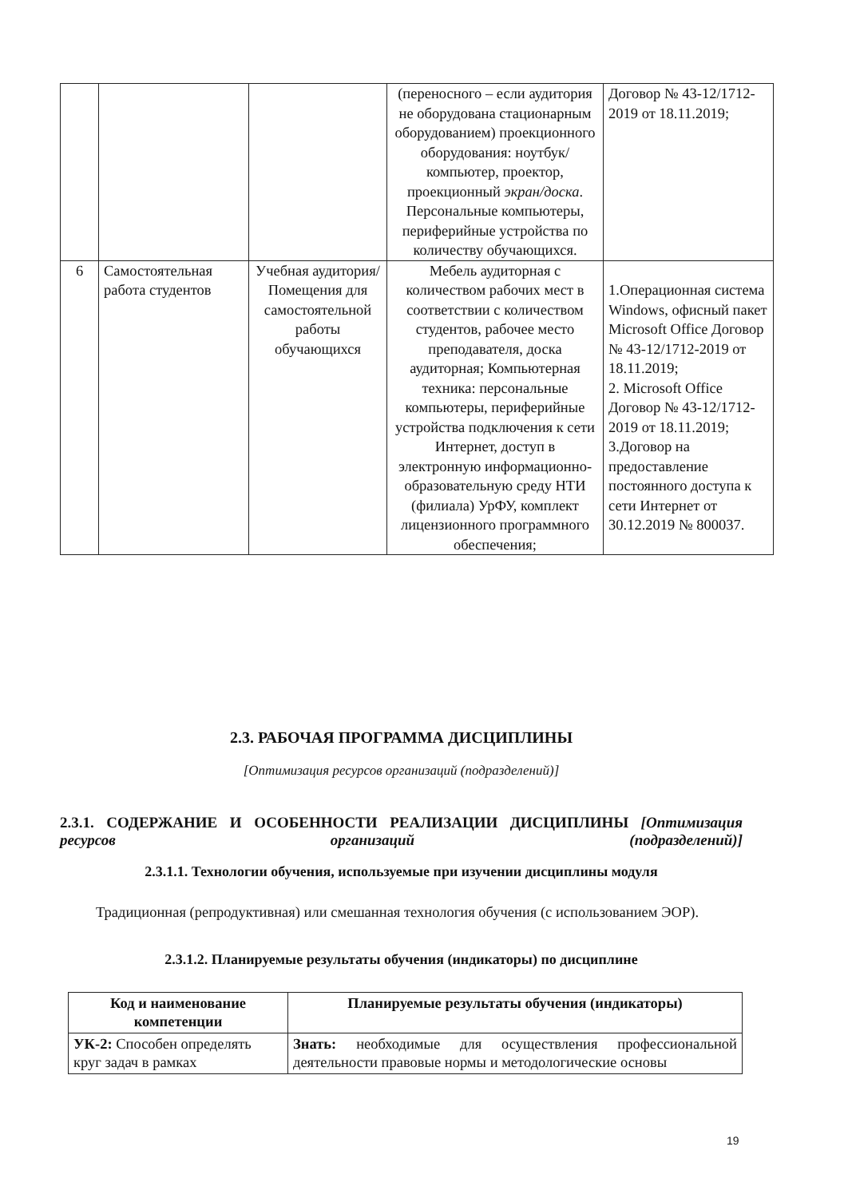| | | | (переносного – если аудитория не оборудована стационарным оборудованием) проекционного оборудования: ноутбук/компьютер, проектор, проекционный экран/доска . Персональные компьютеры, периферийные устройства по количеству обучающихся. | Договор № 43-12/1712-2019 от 18.11.2019; |
| 6 | Самостоятельная работа студентов | Учебная аудитория/ Помещения для самостоятельной работы обучающихся | Мебель аудиторная с количеством рабочих мест в соответствии с количеством студентов, рабочее место преподавателя, доска аудиторная; Компьютерная техника: персональные компьютеры, периферийные устройства подключения к сети Интернет, доступ в электронную информационно-образовательную среду НТИ (филиала) УрФУ, комплект лицензионного программного обеспечения; | 1.Операционная система Windows, офисный пакет Microsoft Office Договор № 43-12/1712-2019 от 18.11.2019; 2. Microsoft Office Договор № 43-12/1712-2019 от 18.11.2019; 3.Договор на предоставление постоянного доступа к сети Интернет от 30.12.2019 № 800037. |
2.3. РАБОЧАЯ ПРОГРАММА ДИСЦИПЛИНЫ
[Оптимизация ресурсов организаций (подразделений)]
2.3.1. СОДЕРЖАНИЕ И ОСОБЕННОСТИ РЕАЛИЗАЦИИ ДИСЦИПЛИНЫ [Оптимизация ресурсов организаций (подразделений)]
2.3.1.1. Технологии обучения, используемые при изучении дисциплины модуля
Традиционная (репродуктивная) или смешанная технология обучения (с использованием ЭОР).
2.3.1.2. Планируемые результаты обучения (индикаторы) по дисциплине
| Код и наименование компетенции | Планируемые результаты обучения (индикаторы) |
| --- | --- |
| УК-2: Способен определять круг задач в рамках | Знать: необходимые для осуществления профессиональной деятельности правовые нормы и методологические основы |
19